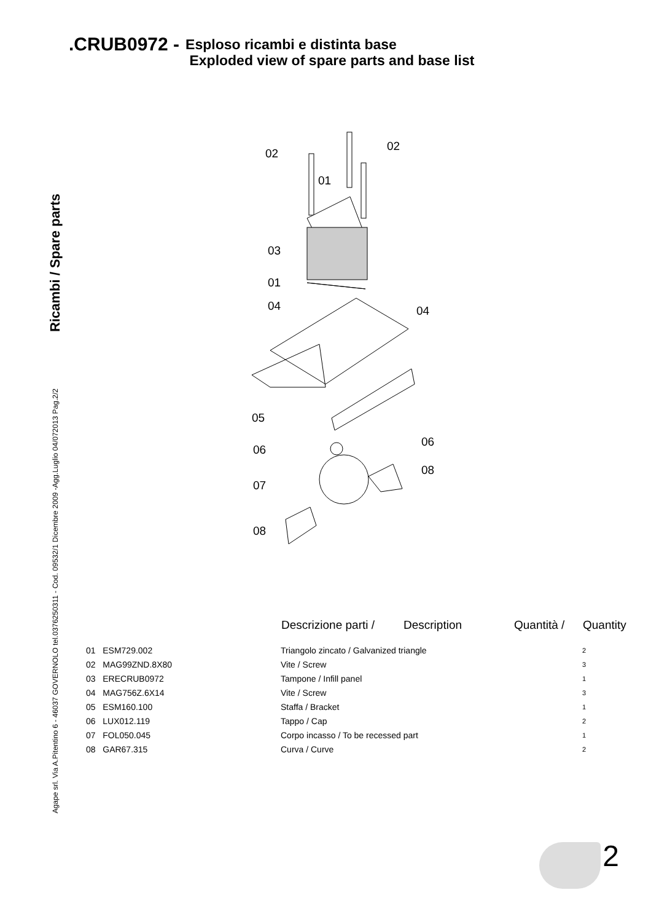.CRUB0972 - Esploso ricambi e distinta base
Exploded view of spare parts and base list
Ricambi / Spare parts
Agape srl. Via A.Pitentino 6 - 46037 GOVERNOLO tel.0376250311 - Cod. 09532/1 Dicembre 2009 -Agg.Luglio 04/072013 Pag.2/2
02
02
01
03
01
04
04
05
06
06
08
07
08
| | Descrizione parti / | Description | Quantità / | Quantity |
| --- | --- | --- | --- | --- |
| 01 ESM729.002 | Triangolo zincato / Galvanized triangle | | | 2 |
| 02 MAG99ZND.8X80 | Vite / Screw | | | 3 |
| 03 ERECRUB0972 | Tampone / Infill panel | | | 1 |
| 04 MAG756Z.6X14 | Vite / Screw | | | 3 |
| 05 ESM160.100 | Staffa / Bracket | | | 1 |
| 06 LUX012.119 | Tappo / Cap | | | 2 |
| 07 FOL050.045 | Corpo incasso / To be recessed part | | | 1 |
| 08 GAR67.315 | Curva / Curve | | | 2 |
2